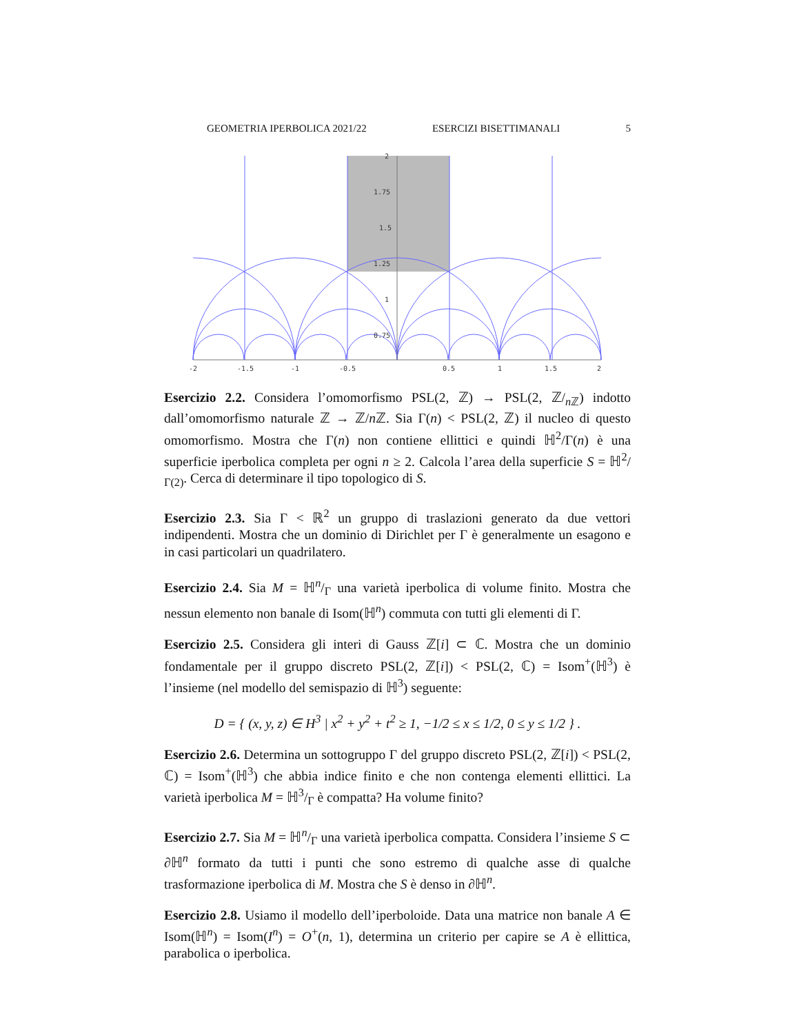GEOMETRIA IPERBOLICA 2021/22 ESERCIZI BISETTIMANALI 5
2
1.75
1.5
1.25
1
0.75
-2
-1.5
-1
-0.5
0.5
1
1.5
2
Esercizio 2.2. Considera l’omomorfismo PSL(2, ℤ) → PSL(2, ℤ/<sub>n ℤ</sub>) indotto dall’omomorfismo naturale ℤ → ℤ/n ℤ. Sia Γ(n) < PSL(2, ℤ) il nucleo di questo omomorfismo. Mostra che Γ(n) non contiene ellittici e quindi ℍ<sup>2</sup>/Γ(n) è una superficie iperbolica completa per ogni n ≥ 2. Calcola l’area della superficie S = ℍ2/Γ(2). Cerca di determinare il tipo topologico di S.
Esercizio 2.3. Sia Γ < ℝ<sup>2</sup> un gruppo di traslazioni generato da due vettori indipendenti. Mostra che un dominio di Dirichlet per Γ è generalmente un esagono e in casi particolari un quadrilatero.
Esercizio 2.4. Sia M = ℍn/Γ una varietà iperbolica di volume finito. Mostra che nessun elemento non banale di Isom(ℍ<sup>n</sup>) commuta con tutti gli elementi di Γ.
Esercizio 2.5. Considera gli interi di Gauss ℤ[i] ⊂ ℂ. Mostra che un dominio fondamentale per il gruppo discreto PSL(2, ℤ[i]) < PSL(2, ℂ) = Isom<sup>+</sup>(ℍ<sup>3</sup>) è l’insieme (nel modello del semispazio di ℍ<sup>3</sup>) seguente:
D = { (x, y, z) ∈ H<sup>3</sup> | x<sup>2</sup> + y<sup>2</sup> + t<sup>2</sup> ≥ 1, −1/2 ≤ x ≤ 1/2, 0 ≤ y ≤ 1/2 } .
Esercizio 2.6. Determina un sottogruppo Γ del gruppo discreto PSL(2, ℤ[i]) < PSL(2, ℂ) = Isom<sup>+</sup>(ℍ<sup>3</sup>) che abbia indice finito e che non contenga elementi ellittici. La varietà iperbolica M = ℍ3/Γ è compatta? Ha volume finito?
Esercizio 2.7. Sia M = ℍn/Γ una varietà iperbolica compatta. Considera l’insieme S ⊂ ∂ℍ<sup>n</sup> formato da tutti i punti che sono estremo di qualche asse di qualche trasformazione iperbolica di M. Mostra che S è denso in ∂ℍ<sup>n</sup>.
Esercizio 2.8. Usiamo il modello dell’iperboloide. Data una matrice non banale A ∈ Isom(ℍ<sup>n</sup>) = Isom(I<sup>n</sup>) = O<sup>+</sup>(n, 1), determina un criterio per capire se A è ellittica, parabolica o iperbolica.